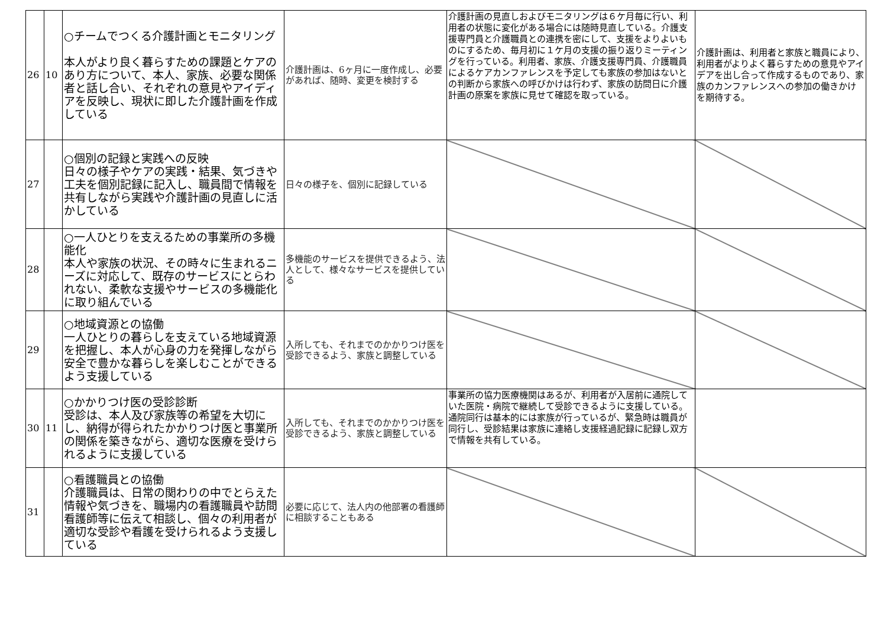| 26 | 10 | ○チームでつくる介護計画とモニタリング 本人がより良く暮らすための課題とケアのあり方について、本人、家族、必要な関係者と話し合い、それぞれの意見やアイディアを反映し、現状に即した介護計画を作成している | 介護計画は、6ヶ月に一度作成し、必要があれば、随時、変更を検討する | 介護計画の見直しおよびモニタリングは６ケ月毎に行い、利用者の状態に変化がある場合には随時見直している。介護支援専門員と介護職員との連携を密にして、支援をよりよいものにするため、毎月初に１ケ月の支援の振り返りミーティングを行っている。利用者、家族、介護支援専門員、介護職員によるケアカンファレンスを予定しても家族の参加はないとの判断から家族への呼びかけは行わず、家族の訪問日に介護計画の原案を家族に見せて確認を取っている。 | 介護計画は、利用者と家族と職員により、利用者がよりよく暮らすための意見やアイデアを出し合って作成するものであり、家族のカンファレンスへの参加の働きかけを期待する。 |
| 27 | | ○個別の記録と実践への反映 日々の様子やケアの実践・結果、気づきや工夫を個別記録に記入し、職員間で情報を共有しながら実践や介護計画の見直しに活かしている | 日々の様子を、個別に記録している | | |
| 28 | | ○一人ひとりを支えるための事業所の多機能化 本人や家族の状況、その時々に生まれるニーズに対応して、既存のサービスにとらわれない、柔軟な支援やサービスの多機能化に取り組んでいる | 多機能のサービスを提供できるよう、法人として、様々なサービスを提供している | | |
| 29 | | ○地域資源との協働 一人ひとりの暮らしを支えている地域資源を把握し、本人が心身の力を発揮しながら安全で豊かな暮らしを楽しむことができるよう支援している | 入所しても、それまでのかかりつけ医を受診できるよう、家族と調整している | | |
| 30 | 11 | ○かかりつけ医の受診診断 受診は、本人及び家族等の希望を大切にし、納得が得られたかかりつけ医と事業所の関係を築きながら、適切な医療を受けられるように支援している | 入所しても、それまでのかかりつけ医を受診できるよう、家族と調整している | 事業所の協力医療機関はあるが、利用者が入居前に通院していた医院・病院で継続して受診できるように支援している。通院同行は基本的には家族が行っているが、緊急時は職員が同行し、受診結果は家族に連絡し支援経過記録に記録し双方で情報を共有している。 | |
| 31 | | ○看護職員との協働 介護職員は、日常の関わりの中でとらえた情報や気づきを、職場内の看護職員や訪問看護師等に伝えて相談し、個々の利用者が適切な受診や看護を受けられるよう支援している | 必要に応じて、法人内の他部署の看護師に相談することもある | | |